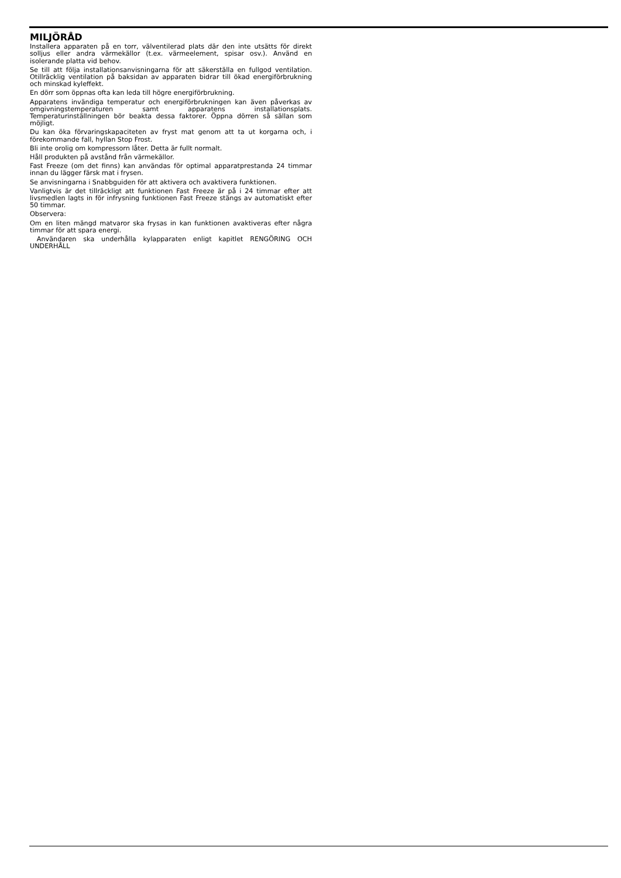MILJÖRÅD
Installera apparaten på en torr, välventilerad plats där den inte utsätts för direkt solljus eller andra värmekällor (t.ex. värmeelement, spisar osv.). Använd en isolerande platta vid behov.
Se till att följa installationsanvisningarna för att säkerställa en fullgod ventilation. Otillräcklig ventilation på baksidan av apparaten bidrar till ökad energiförbrukning och minskad kyleffekt.
En dörr som öppnas ofta kan leda till högre energiförbrukning.
Apparatens invändiga temperatur och energiförbrukningen kan även påverkas av omgivningstemperaturen samt apparatens installationsplats. Temperaturinställningen bör beakta dessa faktorer. Öppna dörren så sällan som möjligt.
Du kan öka förvaringskapaciteten av fryst mat genom att ta ut korgarna och, i förekommande fall, hyllan Stop Frost.
Bli inte orolig om kompressorn låter. Detta är fullt normalt.
Håll produkten på avstånd från värmekällor.
Fast Freeze (om det finns) kan användas för optimal apparatprestanda 24 timmar innan du lägger färsk mat i frysen.
Se anvisningarna i Snabbguiden för att aktivera och avaktivera funktionen.
Vanligtvis är det tillräckligt att funktionen Fast Freeze är på i 24 timmar efter att livsmedlen lagts in för infrysning funktionen Fast Freeze stängs av automatiskt efter 50 timmar.
Observera:
Om en liten mängd matvaror ska frysas in kan funktionen avaktiveras efter några timmar för att spara energi.
Användaren ska underhålla kylapparaten enligt kapitlet RENGÖRING OCH UNDERHÅLL